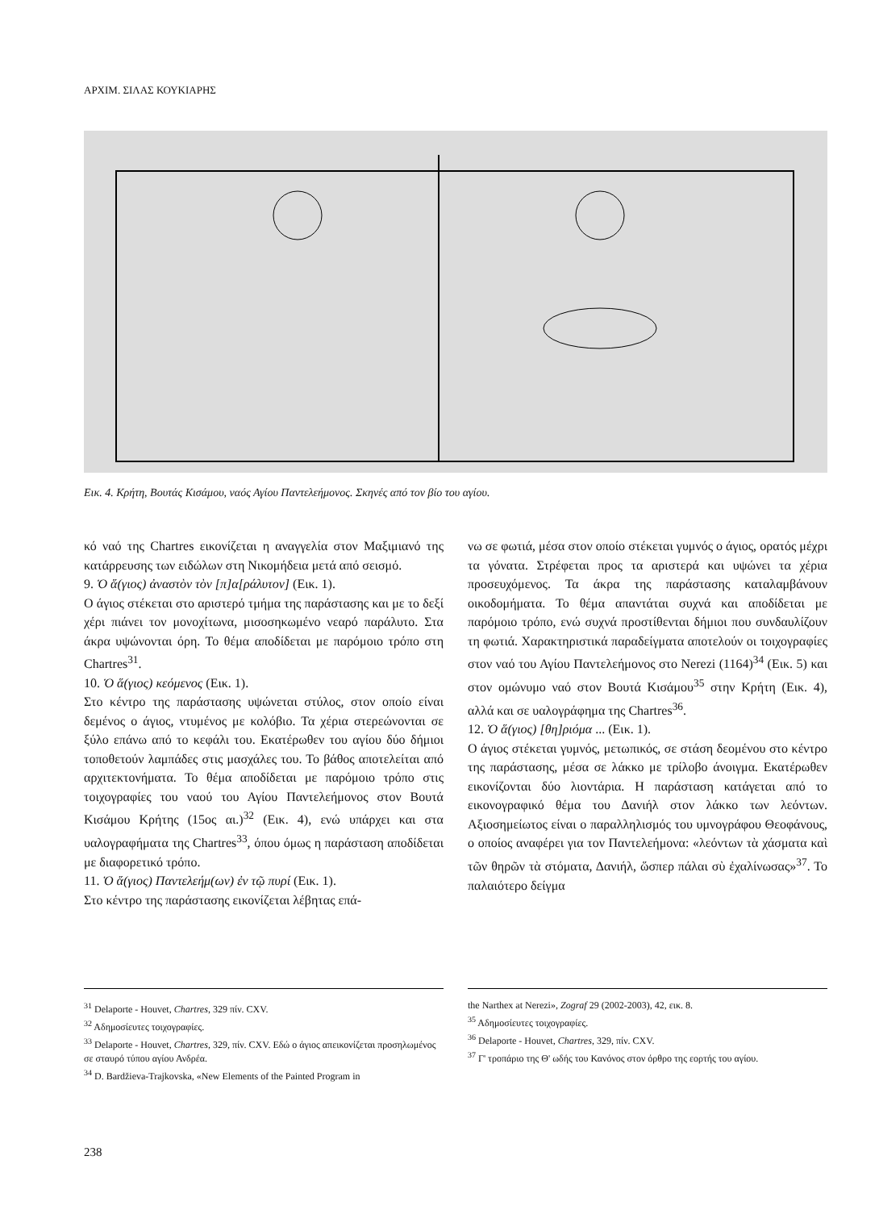ΑΡΧΙΜ. ΣΙΛΑΣ ΚΟΥΚΙΑΡΗΣ
Εικ. 4. Κρήτη, Βουτάς Κισάμου, ναός Αγίου Παντελεήμονος. Σκηνές από τον βίο του αγίου.
κό ναό της Chartres εικονίζεται η αναγγελία στον Μαξιμιανό της κατάρρευσης των ειδώλων στη Νικομήδεια μετά από σεισμό.
9. Ὁ ἅ(γιος) ἀναστὸν τὸν [π]α[ράλυτον] (Εικ. 1).
Ο άγιος στέκεται στο αριστερό τμήμα της παράστασης και με το δεξί χέρι πιάνει τον μονοχίτωνα, μισοσηκωμένο νεαρό παράλυτο. Στα άκρα υψώνονται όρη. Το θέμα αποδίδεται με παρόμοιο τρόπο στη Chartres<sup>31</sup>.
10. Ὁ ἅ(γιος) κεόμενος (Εικ. 1).
Στο κέντρο της παράστασης υψώνεται στύλος, στον οποίο είναι δεμένος ο άγιος, ντυμένος με κολόβιο. Τα χέρια στερεώνονται σε ξύλο επάνω από το κεφάλι του. Εκατέρωθεν του αγίου δύο δήμιοι τοποθετούν λαμπάδες στις μασχάλες του. Το βάθος αποτελείται από αρχιτεκτονήματα. Το θέμα αποδίδεται με παρόμοιο τρόπο στις τοιχογραφίες του ναού του Αγίου Παντελεήμονος στον Βουτά Κισάμου Κρήτης (15ος αι.)<sup>32</sup> (Εικ. 4), ενώ υπάρχει και στα υαλογραφήματα της Chartres<sup>33</sup>, όπου όμως η παράσταση αποδίδεται με διαφορετικό τρόπο.
11. Ὁ ἅ(γιος) Παντελεήμ(ων) ἐν τῷ πυρί (Εικ. 1).
Στο κέντρο της παράστασης εικονίζεται λέβητας επά-
νω σε φωτιά, μέσα στον οποίο στέκεται γυμνός ο άγιος, ορατός μέχρι τα γόνατα. Στρέφεται προς τα αριστερά και υψώνει τα χέρια προσευχόμενος. Τα άκρα της παράστασης καταλαμβάνουν οικοδομήματα. Το θέμα απαντάται συχνά και αποδίδεται με παρόμοιο τρόπο, ενώ συχνά προστίθενται δήμιοι που συνδαυλίζουν τη φωτιά. Χαρακτηριστικά παραδείγματα αποτελούν οι τοιχογραφίες στον ναό του Αγίου Παντελεήμονος στο Nerezi (1164)<sup>34</sup> (Εικ. 5) και στον ομώνυμο ναό στον Βουτά Κισάμου<sup>35</sup> στην Κρήτη (Εικ. 4), αλλά και σε υαλογράφημα της Chartres<sup>36</sup>.
12. Ὁ ἅ(γιος) [θη]ριόμα ... (Εικ. 1).
Ο άγιος στέκεται γυμνός, μετωπικός, σε στάση δεομένου στο κέντρο της παράστασης, μέσα σε λάκκο με τρίλοβο άνοιγμα. Εκατέρωθεν εικονίζονται δύο λιοντάρια. Η παράσταση κατάγεται από το εικονογραφικό θέμα του Δανιήλ στον λάκκο των λεόντων. Αξιοσημείωτος είναι ο παραλληλισμός του υμνογράφου Θεοφάνους, ο οποίος αναφέρει για τον Παντελεήμονα: «λεόντων τὰ χάσματα καὶ τῶν θηρῶν τὰ στόματα, Δανιήλ, ὥσπερ πάλαι σὺ ἐχαλίνωσας»<sup>37</sup>. Το παλαιότερο δείγμα
<sup>31</sup> Delaporte - Houvet, Chartres, 329 πίν. CXV.
<sup>32</sup> Αδημοσίευτες τοιχογραφίες.
<sup>33</sup> Delaporte - Houvet, Chartres, 329, πίν. CXV. Εδώ ο άγιος απεικονίζεται προσηλωμένος σε σταυρό τύπου αγίου Ανδρέα.
<sup>34</sup> D. Bardžieva-Trajkovska, «New Elements of the Painted Program in
the Narthex at Nerezi», Zograf 29 (2002-2003), 42, εικ. 8.
<sup>35</sup> Αδημοσίευτες τοιχογραφίες.
<sup>36</sup> Delaporte - Houvet, Chartres, 329, πίν. CXV.
<sup>37</sup> Γ' τροπάριο της Θ' ωδής του Κανόνος στον όρθρο της εορτής του αγίου.
238